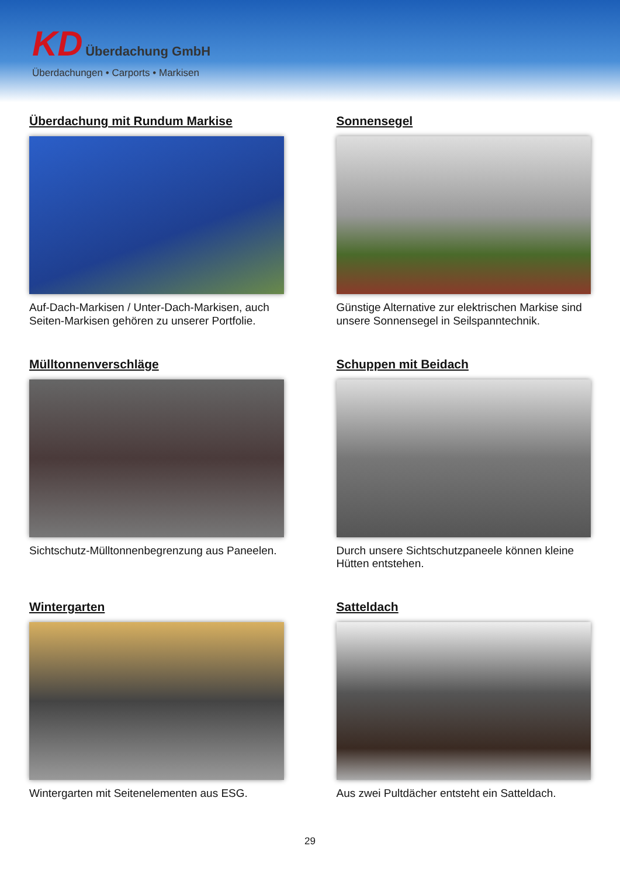KD Überdachung GmbH
Überdachungen • Carports • Markisen
Überdachung mit Rundum Markise
Auf-Dach-Markisen / Unter-Dach-Markisen, auch Seiten-Markisen gehören zu unserer Portfolie.
Sonnensegel
Günstige Alternative zur elektrischen Markise sind unsere Sonnensegel in Seilspanntechnik.
Mülltonnenverschläge
Sichtschutz-Mülltonnenbegrenzung aus Paneelen.
Schuppen mit Beidach
Durch unsere Sichtschutzpaneele können kleine Hütten entstehen.
Wintergarten
Wintergarten mit Seitenelementen aus ESG.
Satteldach
Aus zwei Pultdächer entsteht ein Satteldach.
29